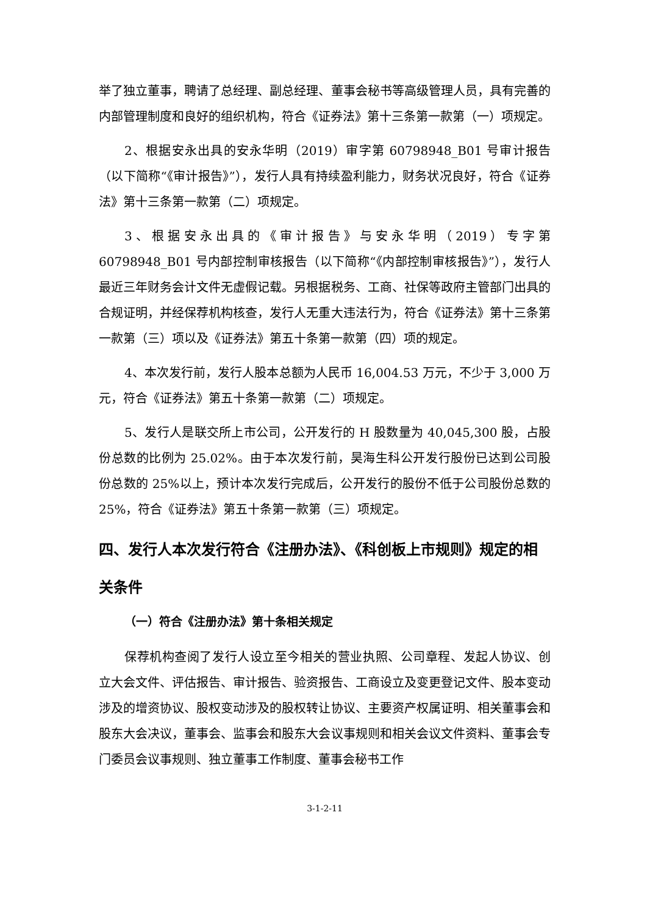举了独立董事，聘请了总经理、副总经理、董事会秘书等高级管理人员，具有完善的内部管理制度和良好的组织机构，符合《证券法》第十三条第一款第（一）项规定。
2、根据安永出具的安永华明（2019）审字第 60798948_B01 号审计报告（以下简称“《审计报告》”），发行人具有持续盈利能力，财务状况良好，符合《证券法》第十三条第一款第（二）项规定。
3、根据安永出具的《审计报告》与安永华明（2019）专字第 60798948_B01 号内部控制审核报告（以下简称“《内部控制审核报告》”），发行人最近三年财务会计文件无虚假记载。另根据税务、工商、社保等政府主管部门出具的合规证明，并经保荐机构核查，发行人无重大违法行为，符合《证券法》第十三条第一款第（三）项以及《证券法》第五十条第一款第（四）项的规定。
4、本次发行前，发行人股本总额为人民币 16,004.53 万元，不少于 3,000 万元，符合《证券法》第五十条第一款第（二）项规定。
5、发行人是联交所上市公司，公开发行的 H 股数量为 40,045,300 股，占股份总数的比例为 25.02%。由于本次发行前，昊海生科公开发行股份已达到公司股份总数的 25%以上，预计本次发行完成后，公开发行的股份不低于公司股份总数的 25%，符合《证券法》第五十条第一款第（三）项规定。
四、发行人本次发行符合《注册办法》、《科创板上市规则》规定的相关条件
（一）符合《注册办法》第十条相关规定
保荐机构查阅了发行人设立至今相关的营业执照、公司章程、发起人协议、创立大会文件、评估报告、审计报告、验资报告、工商设立及变更登记文件、股本变动涉及的增资协议、股权变动涉及的股权转让协议、主要资产权属证明、相关董事会和股东大会决议，董事会、监事会和股东大会议事规则和相关会议文件资料、董事会专门委员会议事规则、独立董事工作制度、董事会秘书工作
3-1-2-11